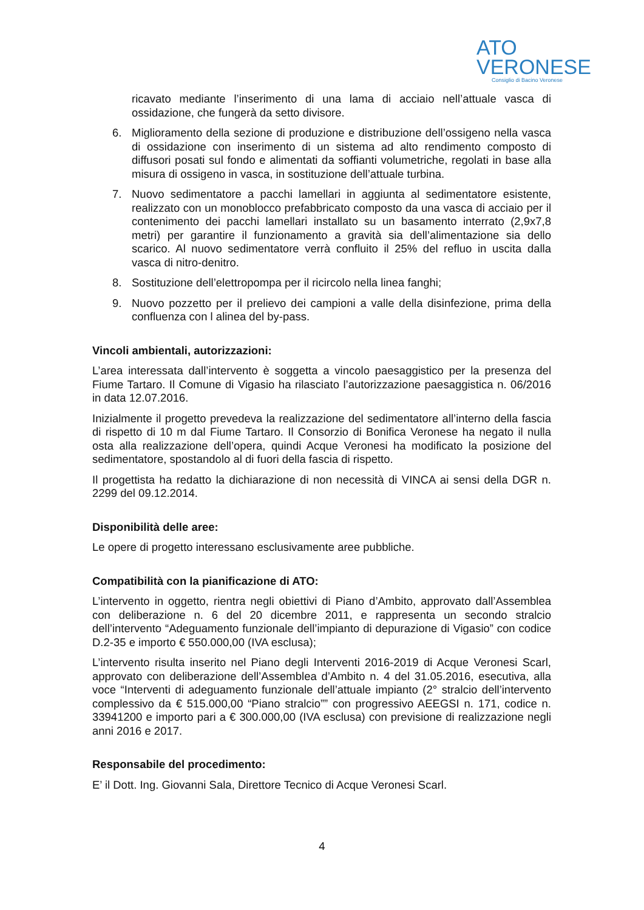ATO
VERONESE
Consiglio di Bacino Veronese
ricavato mediante l’inserimento di una lama di acciaio nell’attuale vasca di ossidazione, che fungerà da setto divisore.
6. Miglioramento della sezione di produzione e distribuzione dell’ossigeno nella vasca di ossidazione con inserimento di un sistema ad alto rendimento composto di diffusori posati sul fondo e alimentati da soffianti volumetriche, regolati in base alla misura di ossigeno in vasca, in sostituzione dell’attuale turbina.
7. Nuovo sedimentatore a pacchi lamellari in aggiunta al sedimentatore esistente, realizzato con un monoblocco prefabbricato composto da una vasca di acciaio per il contenimento dei pacchi lamellari installato su un basamento interrato (2,9x7,8 metri) per garantire il funzionamento a gravità sia dell’alimentazione sia dello scarico. Al nuovo sedimentatore verrà confluito il 25% del refluo in uscita dalla vasca di nitro-denitro.
8. Sostituzione dell’elettropompa per il ricircolo nella linea fanghi;
9. Nuovo pozzetto per il prelievo dei campioni a valle della disinfezione, prima della confluenza con l alinea del by-pass.
Vincoli ambientali, autorizzazioni:
L’area interessata dall’intervento è soggetta a vincolo paesaggistico per la presenza del Fiume Tartaro. Il Comune di Vigasio ha rilasciato l’autorizzazione paesaggistica n. 06/2016 in data 12.07.2016.
Inizialmente il progetto prevedeva la realizzazione del sedimentatore all’interno della fascia di rispetto di 10 m dal Fiume Tartaro. Il Consorzio di Bonifica Veronese ha negato il nulla osta alla realizzazione dell’opera, quindi Acque Veronesi ha modificato la posizione del sedimentatore, spostandolo al di fuori della fascia di rispetto.
Il progettista ha redatto la dichiarazione di non necessità di VINCA ai sensi della DGR n. 2299 del 09.12.2014.
Disponibilità delle aree:
Le opere di progetto interessano esclusivamente aree pubbliche.
Compatibilità con la pianificazione di ATO:
L’intervento in oggetto, rientra negli obiettivi di Piano d’Ambito, approvato dall’Assemblea con deliberazione n. 6 del 20 dicembre 2011, e rappresenta un secondo stralcio dell’intervento “Adeguamento funzionale dell’impianto di depurazione di Vigasio” con codice D.2-35 e importo € 550.000,00 (IVA esclusa);
L’intervento risulta inserito nel Piano degli Interventi 2016-2019 di Acque Veronesi Scarl, approvato con deliberazione dell’Assemblea d’Ambito n. 4 del 31.05.2016, esecutiva, alla voce “Interventi di adeguamento funzionale dell’attuale impianto (2° stralcio dell’intervento complessivo da € 515.000,00 “Piano stralcio”” con progressivo AEEGSI n. 171, codice n. 33941200 e importo pari a € 300.000,00 (IVA esclusa) con previsione di realizzazione negli anni 2016 e 2017.
Responsabile del procedimento:
E’ il Dott. Ing. Giovanni Sala, Direttore Tecnico di Acque Veronesi Scarl.
4